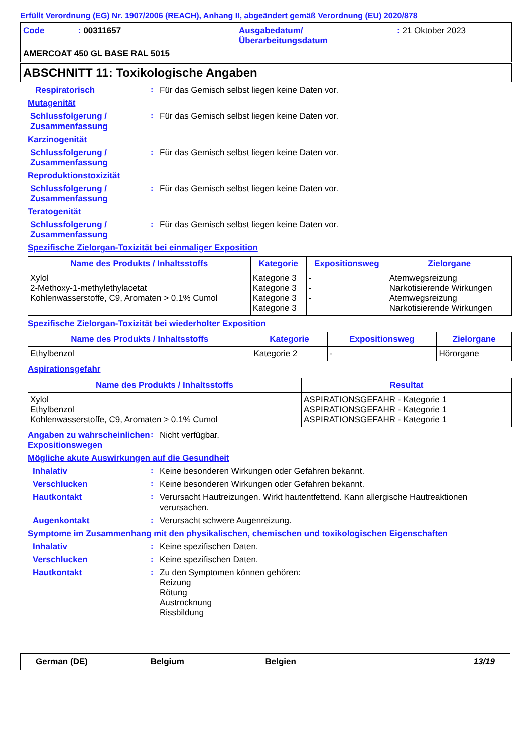Erfüllt Verordnung (EG) Nr. 1907/2006 (REACH), Anhang II, abgeändert gemäß Verordnung (EU) 2020/878
| Code | : 00311657 | Ausgabedatum/ Überarbeitungsdatum | : 21 Oktober 2023 |
AMERCOAT 450 GL BASE RAL 5015
ABSCHNITT 11: Toxikologische Angaben
Respiratorisch : Für das Gemisch selbst liegen keine Daten vor.
Mutagenität
Schlussfolgerung / Zusammenfassung
: Für das Gemisch selbst liegen keine Daten vor.
Karzinogenität
Schlussfolgerung / Zusammenfassung
: Für das Gemisch selbst liegen keine Daten vor.
Reproduktionstoxizität
Schlussfolgerung / Zusammenfassung
: Für das Gemisch selbst liegen keine Daten vor.
Teratogenität
Schlussfolgerung / Zusammenfassung
: Für das Gemisch selbst liegen keine Daten vor.
Spezifische Zielorgan-Toxizität bei einmaliger Exposition
| Name des Produkts / Inhaltsstoffs | Kategorie | Expositionsweg | Zielorgane |
| --- | --- | --- | --- |
| Xylol 2-Methoxy-1-methylethylacetat Kohlenwasserstoffe, C9, Aromaten > 0.1% Cumol | Kategorie 3 Kategorie 3 Kategorie 3 Kategorie 3 | - - - | Atemwegsreizung Narkotisierende Wirkungen Atemwegsreizung Narkotisierende Wirkungen |
Spezifische Zielorgan-Toxizität bei wiederholter Exposition
| Name des Produkts / Inhaltsstoffs | Kategorie | Expositionsweg | Zielorgane |
| --- | --- | --- | --- |
| Ethylbenzol | Kategorie 2 | - | Hörorgane |
Aspirationsgefahr
| Name des Produkts / Inhaltsstoffs | Resultat |
| --- | --- |
| Xylol Ethylbenzol Kohlenwasserstoffe, C9, Aromaten > 0.1% Cumol | ASPIRATIONSGEFAHR - Kategorie 1 ASPIRATIONSGEFAHR - Kategorie 1 ASPIRATIONSGEFAHR - Kategorie 1 |
Angaben zu wahrscheinlichen Expositionswegen
: Nicht verfügbar.
Mögliche akute Auswirkungen auf die Gesundheit
Inhalativ : Keine besonderen Wirkungen oder Gefahren bekannt.
Verschlucken : Keine besonderen Wirkungen oder Gefahren bekannt.
Hautkontakt : Verursacht Hautreizungen. Wirkt hautentfettend. Kann allergische Hautreaktionen verursachen.
Augenkontakt : Verursacht schwere Augenreizung.
Symptome im Zusammenhang mit den physikalischen, chemischen und toxikologischen Eigenschaften
Inhalativ : Keine spezifischen Daten.
Verschlucken : Keine spezifischen Daten.
Hautkontakt : Zu den Symptomen können gehören:
Reizung
Rötung
Austrocknung
Rissbildung
German (DE) Belgium Belgien 13/19